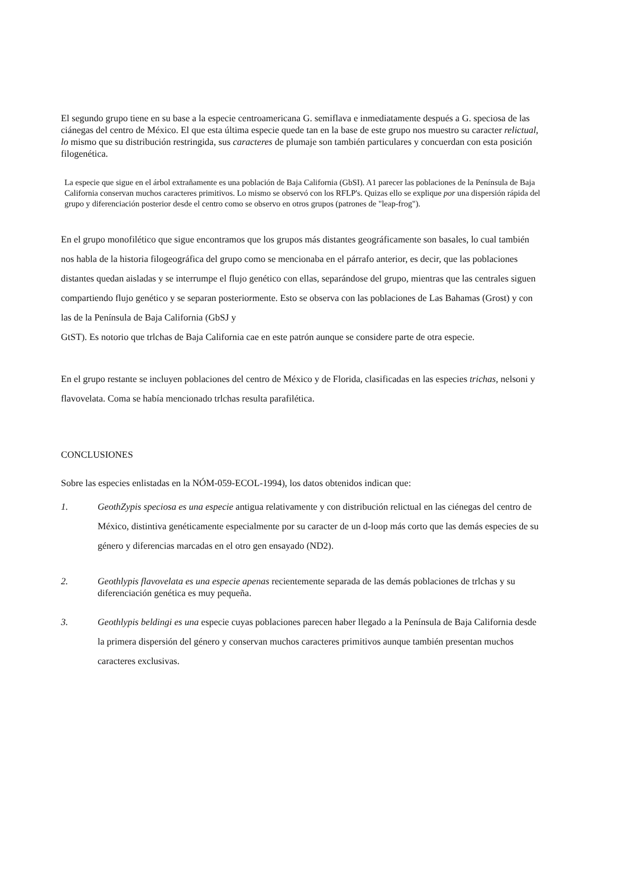El segundo grupo tiene en su base a la especie centroamericana G. semiflava e inmediatamente después a G. speciosa de las ciánegas del centro de México. El que esta última especie quede tan en la base de este grupo nos muestro su caracter relictual, lo mismo que su distribución restringida, sus caracteres de plumaje son también particulares y concuerdan con esta posición filogenética.
La especie que sigue en el árbol extrañamente es una población de Baja California (GbSI). A1 parecer las poblaciones de la Península de Baja California conservan muchos caracteres primitivos. Lo mismo se observó con los RFLP's. Quizas ello se explique por una dispersión rápida del grupo y diferenciación posterior desde el centro como se observo en otros grupos (patrones de "leap-frog").
En el grupo monofilético que sigue encontramos que los grupos más distantes geográficamente son basales, lo cual también nos habla de la historia filogeográfica del grupo como se mencionaba en el párrafo anterior, es decir, que las poblaciones distantes quedan aisladas y se interrumpe el flujo genético con ellas, separándose del grupo, mientras que las centrales siguen compartiendo flujo genético y se separan posteriormente. Esto se observa con las poblaciones de Las Bahamas (Grost) y con las de la Península de Baja California (GbSJ y
GtST). Es notorio que trlchas de Baja California cae en este patrón aunque se considere parte de otra especie.
En el grupo restante se incluyen poblaciones del centro de México y de Florida, clasificadas en las especies trichas, nelsoni y flavovelata. Coma se había mencionado trlchas resulta parafilética.
CONCLUSIONES
Sobre las especies enlistadas en la NÓM-059-ECOL-1994), los datos obtenidos indican que:
1. GeothZypis speciosa es una especie antigua relativamente y con distribución relictual en las ciénegas del centro de México, distintiva genéticamente especialmente por su caracter de un d-loop más corto que las demás especies de su género y diferencias marcadas en el otro gen ensayado (ND2).
2. Geothlypis flavovelata es una especie apenas recientemente separada de las demás poblaciones de trlchas y su diferenciación genética es muy pequeña.
3. Geothlypis beldingi es una especie cuyas poblaciones parecen haber llegado a la Península de Baja California desde la primera dispersión del género y conservan muchos caracteres primitivos aunque también presentan muchos caracteres exclusivas.